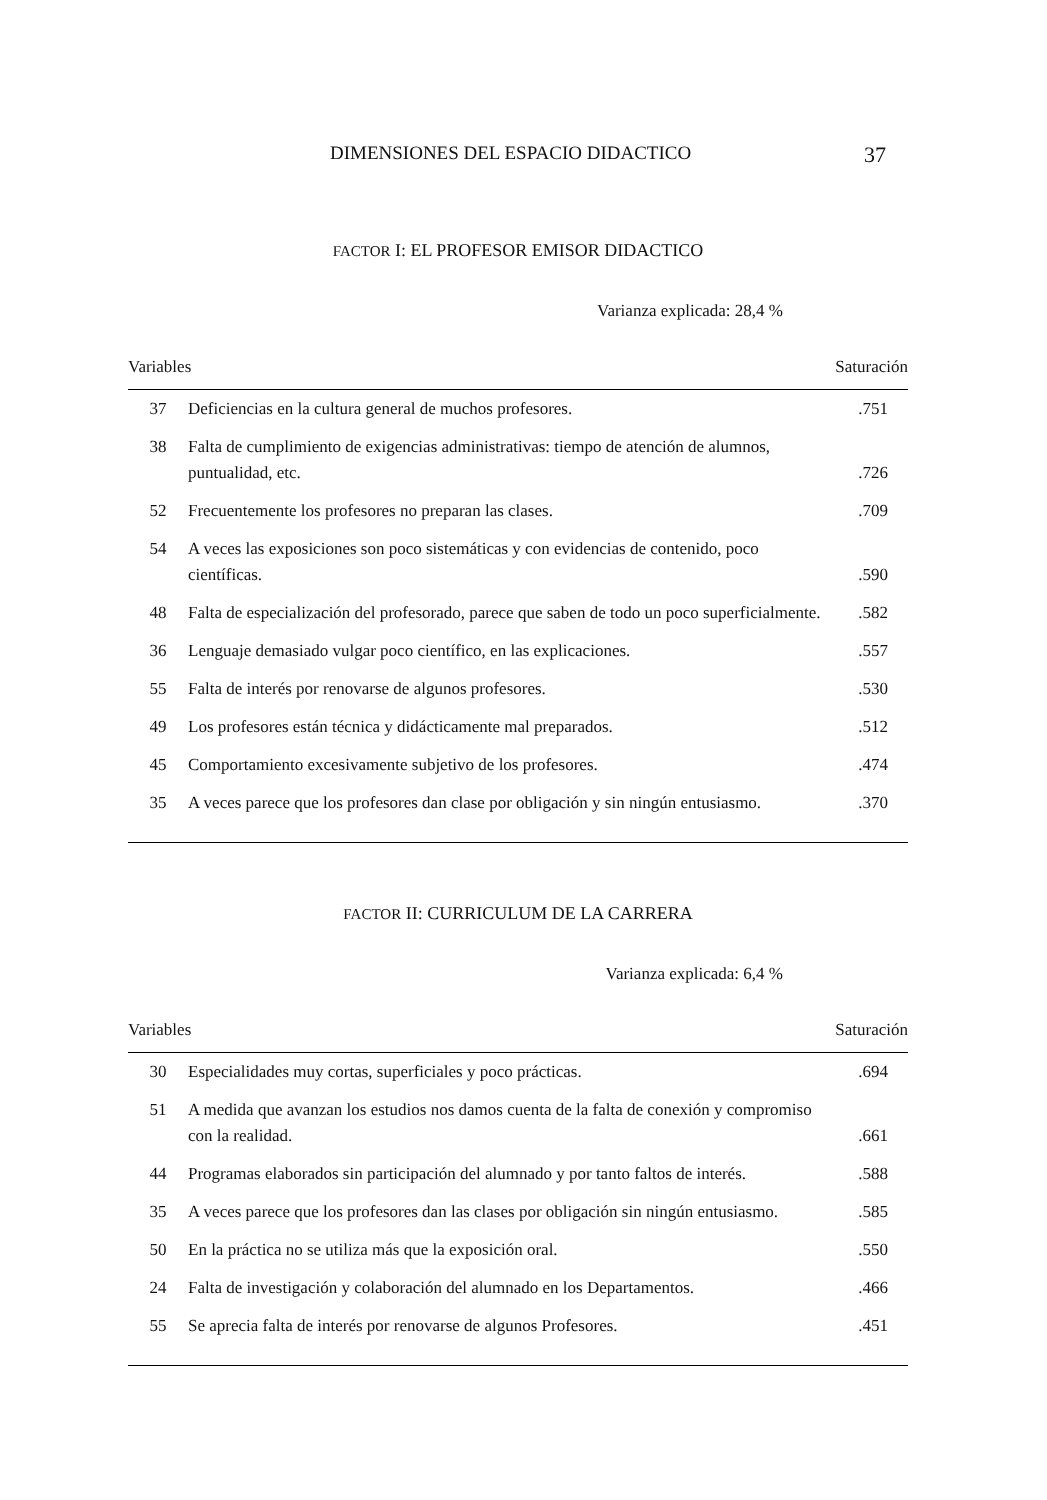DIMENSIONES DEL ESPACIO DIDACTICO 37
FACTOR I: EL PROFESOR EMISOR DIDACTICO
Varianza explicada: 28,4 %
| Variables | | Saturación |
| --- | --- | --- |
| 37 | Deficiencias en la cultura general de muchos profesores. | .751 |
| 38 | Falta de cumplimiento de exigencias administrativas: tiempo de atención de alumnos, puntualidad, etc. | .726 |
| 52 | Frecuentemente los profesores no preparan las clases. | .709 |
| 54 | A veces las exposiciones son poco sistemáticas y con evidencias de contenido, poco científicas. | .590 |
| 48 | Falta de especialización del profesorado, parece que saben de todo un poco superficialmente. | .582 |
| 36 | Lenguaje demasiado vulgar poco científico, en las explicaciones. | .557 |
| 55 | Falta de interés por renovarse de algunos profesores. | .530 |
| 49 | Los profesores están técnica y didácticamente mal preparados. | .512 |
| 45 | Comportamiento excesivamente subjetivo de los profesores. | .474 |
| 35 | A veces parece que los profesores dan clase por obligación y sin ningún entusiasmo. | .370 |
FACTOR II: CURRICULUM DE LA CARRERA
Varianza explicada: 6,4 %
| Variables | | Saturación |
| --- | --- | --- |
| 30 | Especialidades muy cortas, superficiales y poco prácticas. | .694 |
| 51 | A medida que avanzan los estudios nos damos cuenta de la falta de conexión y compromiso con la realidad. | .661 |
| 44 | Programas elaborados sin participación del alumnado y por tanto faltos de interés. | .588 |
| 35 | A veces parece que los profesores dan las clases por obligación sin ningún entusiasmo. | .585 |
| 50 | En la práctica no se utiliza más que la exposición oral. | .550 |
| 24 | Falta de investigación y colaboración del alumnado en los Departamentos. | .466 |
| 55 | Se aprecia falta de interés por renovarse de algunos Profesores. | .451 |